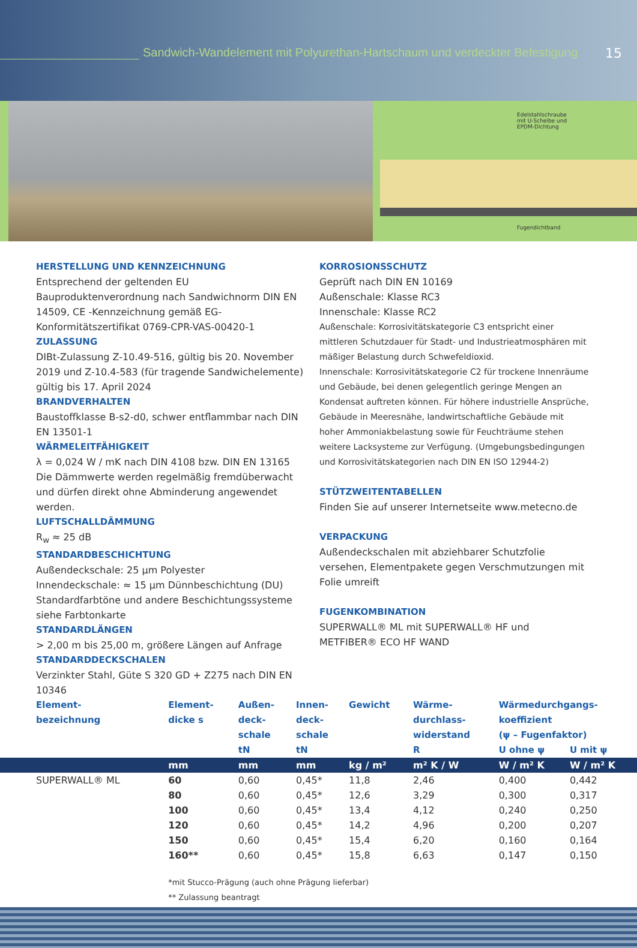Sandwich-Wandelement mit Polyurethan-Hartschaum und verdeckter Befestigung
15
Edelstahlschraube
mit U-Scheibe und
EPDM-Dichtung
Fugendichtband
HERSTELLUNG UND KENNZEICHNUNG
Entsprechend der geltenden EU Bauproduktenverordnung nach Sandwichnorm DIN EN 14509, CE -Kennzeichnung gemäß EG-Konformitätszertifikat 0769-CPR-VAS-00420-1
ZULASSUNG
DIBt-Zulassung Z-10.49-516, gültig bis 20. November 2019 und Z-10.4-583 (für tragende Sandwichelemente) gültig bis 17. April 2024
BRANDVERHALTEN
Baustoffklasse B-s2-d0, schwer entflammbar nach DIN EN 13501-1
WÄRMELEITFÄHIGKEIT
λ = 0,024 W / mK nach DIN 4108 bzw. DIN EN 13165
Die Dämmwerte werden regelmäßig fremdüberwacht und dürfen direkt ohne Abminderung angewendet werden.
LUFTSCHALLDÄMMUNG
R<sub>w</sub> ≈ 25 dB
STANDARDBESCHICHTUNG
Außendeckschale: 25 µm Polyester
Innendeckschale: ≈ 15 µm Dünnbeschichtung (DU)
Standardfarbtöne und andere Beschichtungssysteme siehe Farbtonkarte
STANDARDLÄNGEN
> 2,00 m bis 25,00 m, größere Längen auf Anfrage
STANDARDDECKSCHALEN
Verzinkter Stahl, Güte S 320 GD + Z275 nach DIN EN 10346
KORROSIONSSCHUTZ
Geprüft nach DIN EN 10169
Außenschale: Klasse RC3
Innenschale: Klasse RC2
Außenschale: Korrosivitätskategorie C3 entspricht einer mittleren Schutzdauer für Stadt- und Industrieatmosphären mit mäßiger Belastung durch Schwefeldioxid.
Innenschale: Korrosivitätskategorie C2 für trockene Innenräume und Gebäude, bei denen gelegentlich geringe Mengen an Kondensat auftreten können. Für höhere industrielle Ansprüche, Gebäude in Meeresnähe, landwirtschaftliche Gebäude mit hoher Ammoniakbelastung sowie für Feuchträume stehen weitere Lacksysteme zur Verfügung. (Umgebungsbedingungen und Korrosivitätskategorien nach DIN EN ISO 12944-2)
STÜTZWEITENTABELLEN
Finden Sie auf unserer Internetseite www.metecno.de
VERPACKUNG
Außendeckschalen mit abziehbarer Schutzfolie versehen, Elementpakete gegen Verschmutzungen mit Folie umreift
FUGENKOMBINATION
SUPERWALL® ML mit SUPERWALL® HF und METFIBER® ECO HF WAND
| Element- bezeichnung | Element- dicke s | Außen- deck- schale tN | Innen- deck- schale tN | Gewicht | Wärme- durchlass- widerstand R | Wärmedurchgangs- koeffizient (ψ – Fugenfaktor) | |
| --- | --- | --- | --- | --- | --- | --- | --- |
| | | | | | | U ohne ψ | U mit ψ |
| | mm | mm | mm | kg / m² | m² K / W | W / m² K | W / m² K |
| SUPERWALL® ML | 60 | 0,60 | 0,45* | 11,8 | 2,46 | 0,400 | 0,442 |
| | 80 | 0,60 | 0,45* | 12,6 | 3,29 | 0,300 | 0,317 |
| | 100 | 0,60 | 0,45* | 13,4 | 4,12 | 0,240 | 0,250 |
| | 120 | 0,60 | 0,45* | 14,2 | 4,96 | 0,200 | 0,207 |
| | 150 | 0,60 | 0,45* | 15,4 | 6,20 | 0,160 | 0,164 |
| | 160** | 0,60 | 0,45* | 15,8 | 6,63 | 0,147 | 0,150 |
| | *mit Stucco-Prägung (auch ohne Prägung lieferbar) ** Zulassung beantragt | | | | | | |